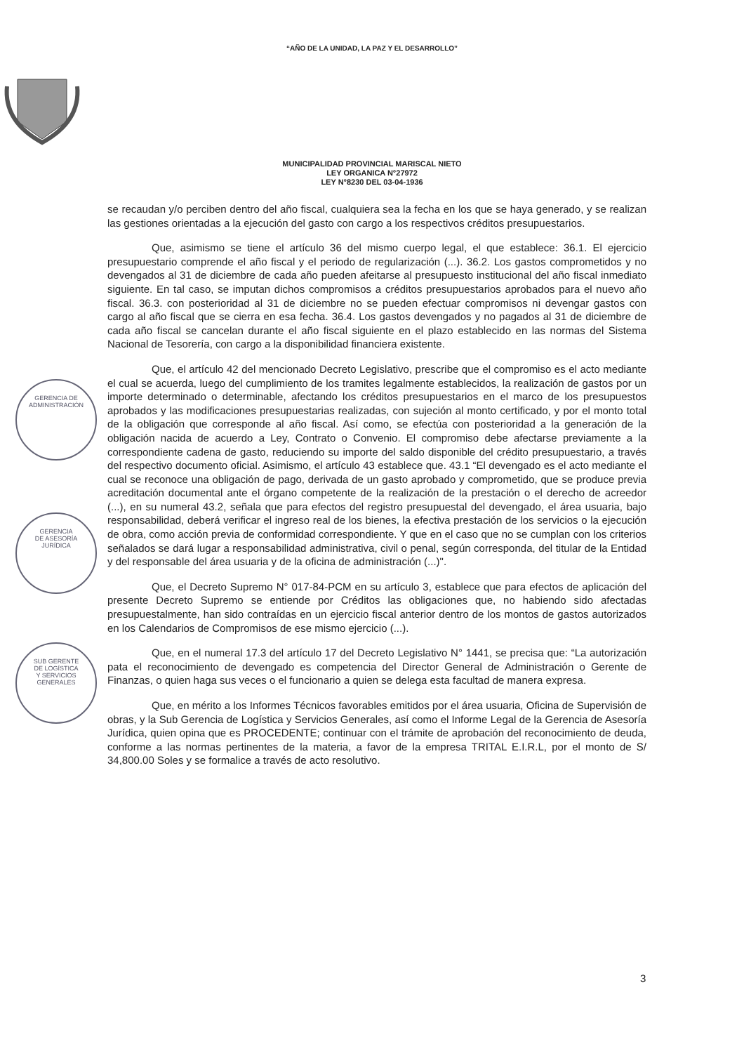“AÑO DE LA UNIDAD, LA PAZ Y EL DESARROLLO”
MUNICIPALIDAD PROVINCIAL MARISCAL NIETO
LEY ORGANICA N°27972
LEY N°8230 DEL 03-04-1936
se recaudan y/o perciben dentro del año fiscal, cualquiera sea la fecha en los que se haya generado, y se realizan las gestiones orientadas a la ejecución del gasto con cargo a los respectivos créditos presupuestarios.
Que, asimismo se tiene el artículo 36 del mismo cuerpo legal, el que establece: 36.1. El ejercicio presupuestario comprende el año fiscal y el periodo de regularización (...). 36.2. Los gastos comprometidos y no devengados al 31 de diciembre de cada año pueden afeitarse al presupuesto institucional del año fiscal inmediato siguiente. En tal caso, se imputan dichos compromisos a créditos presupuestarios aprobados para el nuevo año fiscal. 36.3. con posterioridad al 31 de diciembre no se pueden efectuar compromisos ni devengar gastos con cargo al año fiscal que se cierra en esa fecha. 36.4. Los gastos devengados y no pagados al 31 de diciembre de cada año fiscal se cancelan durante el año fiscal siguiente en el plazo establecido en las normas del Sistema Nacional de Tesorería, con cargo a la disponibilidad financiera existente.
Que, el artículo 42 del mencionado Decreto Legislativo, prescribe que el compromiso es el acto mediante el cual se acuerda, luego del cumplimiento de los tramites legalmente establecidos, la realización de gastos por un importe determinado o determinable, afectando los créditos presupuestarios en el marco de los presupuestos aprobados y las modificaciones presupuestarias realizadas, con sujeción al monto certificado, y por el monto total de la obligación que corresponde al año fiscal. Así como, se efectúa con posterioridad a la generación de la obligación nacida de acuerdo a Ley, Contrato o Convenio. El compromiso debe afectarse previamente a la correspondiente cadena de gasto, reduciendo su importe del saldo disponible del crédito presupuestario, a través del respectivo documento oficial. Asimismo, el artículo 43 establece que. 43.1 “El devengado es el acto mediante el cual se reconoce una obligación de pago, derivada de un gasto aprobado y comprometido, que se produce previa acreditación documental ante el órgano competente de la realización de la prestación o el derecho de acreedor (...), en su numeral 43.2, señala que para efectos del registro presupuestal del devengado, el área usuaria, bajo responsabilidad, deberá verificar el ingreso real de los bienes, la efectiva prestación de los servicios o la ejecución de obra, como acción previa de conformidad correspondiente. Y que en el caso que no se cumplan con los criterios señalados se dará lugar a responsabilidad administrativa, civil o penal, según corresponda, del titular de la Entidad y del responsable del área usuaria y de la oficina de administración (...)".
Que, el Decreto Supremo N° 017-84-PCM en su artículo 3, establece que para efectos de aplicación del presente Decreto Supremo se entiende por Créditos las obligaciones que, no habiendo sido afectadas presupuestalmente, han sido contraídas en un ejercicio fiscal anterior dentro de los montos de gastos autorizados en los Calendarios de Compromisos de ese mismo ejercicio (...).
Que, en el numeral 17.3 del artículo 17 del Decreto Legislativo N° 1441, se precisa que: “La autorización pata el reconocimiento de devengado es competencia del Director General de Administración o Gerente de Finanzas, o quien haga sus veces o el funcionario a quien se delega esta facultad de manera expresa.
Que, en mérito a los Informes Técnicos favorables emitidos por el área usuaria, Oficina de Supervisión de obras, y la Sub Gerencia de Logística y Servicios Generales, así como el Informe Legal de la Gerencia de Asesoría Jurídica, quien opina que es PROCEDENTE; continuar con el trámite de aprobación del reconocimiento de deuda, conforme a las normas pertinentes de la materia, a favor de la empresa TRITAL E.I.R.L, por el monto de S/ 34,800.00 Soles y se formalice a través de acto resolutivo.
GERENCIA DE
ADMINISTRACIÓN
GERENCIA
DE ASESORÍA
JURÍDICA
SUB GERENTE
DE LOGÍSTICA
Y SERVICIOS
GENERALES
3